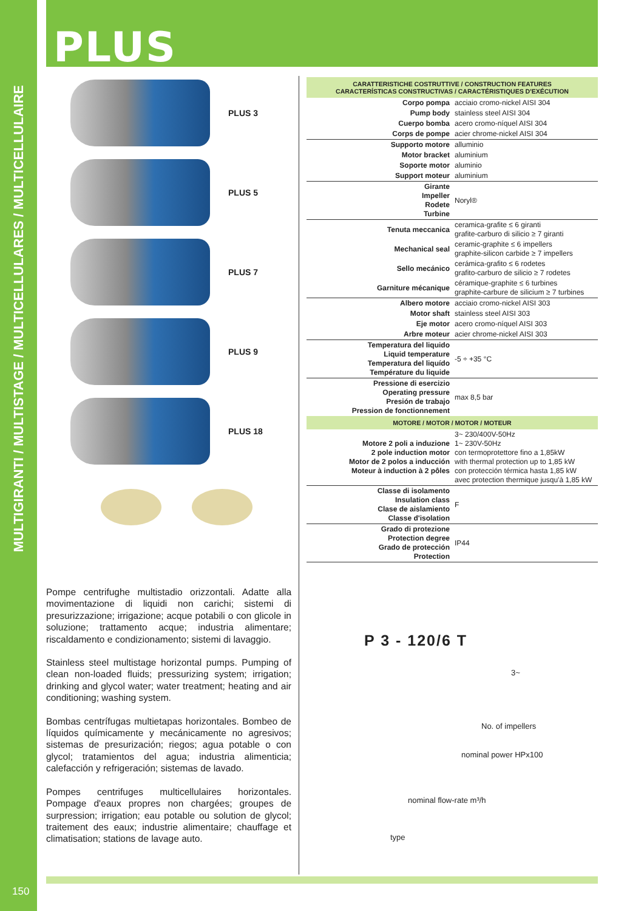MULTIGIRANTI / MULTISTAGE / MULTICELLULARES / MULTICELLULAIRE
150
PLUS
PLUS 3
PLUS 5
PLUS 7
PLUS 9
PLUS 18
Pompe centrifughe multistadio orizzontali. Adatte alla movimentazione di liquidi non carichi; sistemi di presurizzazione; irrigazione; acque potabili o con glicole in soluzione; trattamento acque; industria alimentare; riscaldamento e condizionamento; sistemi di lavaggio.
Stainless steel multistage horizontal pumps. Pumping of clean non-loaded fluids; pressurizing system; irrigation; drinking and glycol water; water treatment; heating and air conditioning; washing system.
Bombas centrífugas multietapas horizontales. Bombeo de líquidos químicamente y mecánicamente no agresivos; sistemas de presurización; riegos; agua potable o con glycol; tratamientos del agua; industria alimenticia; calefacción y refrigeración; sistemas de lavado.
Pompes centrifuges multicellulaires horizontales. Pompage d'eaux propres non chargées; groupes de surpression; irrigation; eau potable ou solution de glycol; traitement des eaux; industrie alimentaire; chauffage et climatisation; stations de lavage auto.
| CARATTERISTICHE COSTRUTTIVE / CONSTRUCTION FEATURES CARACTERÍSTICAS CONSTRUCTIVAS / CARACTÉRISTIQUES D'EXÉCUTION | |
| --- | --- |
| Corpo pompa | acciaio cromo-nickel AISI 304 |
| Pump body | stainless steel AISI 304 |
| Cuerpo bomba | acero cromo-níquel AISI 304 |
| Corps de pompe | acier chrome-nickel AISI 304 |
| Supporto motore | alluminio |
| Motor bracket | aluminium |
| Soporte motor | aluminio |
| Support moteur | aluminium |
| Girante Impeller Rodete Turbine | Noryl® |
| Tenuta meccanica | ceramica-grafite ≤ 6 giranti grafite-carburo di silicio ≥ 7 giranti |
| Mechanical seal | ceramic-graphite ≤ 6 impellers graphite-silicon carbide ≥ 7 impellers |
| Sello mecánico | cerámica-grafito ≤ 6 rodetes grafito-carburo de silicio ≥ 7 rodetes |
| Garniture mécanique | céramique-graphite ≤ 6 turbines graphite-carbure de silicium ≥ 7 turbines |
| Albero motore | acciaio cromo-nickel AISI 303 |
| Motor shaft | stainless steel AISI 303 |
| Eje motor | acero cromo-níquel AISI 303 |
| Arbre moteur | acier chrome-nickel AISI 303 |
| Temperatura del liquido Liquid temperature Temperatura del liquído Température du liquide | -5 ÷ +35 °C |
| Pressione di esercizio Operating pressure Presión de trabajo Pression de fonctionnement | max 8,5 bar |
| MOTORE / MOTOR / MOTOR / MOTEUR | |
| Motore 2 poli a induzione 2 pole induction motor Motor de 2 polos a inducción Moteur à induction à 2 pôles | 3~ 230/400V-50Hz 1~ 230V-50Hz con termoprotettore fino a 1,85kW with thermal protection up to 1,85 kW con protección térmica hasta 1,85 kW avec protection thermique jusqu'à 1,85 kW |
| Classe di isolamento Insulation class Clase de aislamiento Classe d'isolation | F |
| Grado di protezione Protection degree Grado de protección Protection | IP44 |
P 3 - 120/6 T
3~
No. of impellers
nominal power HPx100
nominal flow-rate m³/h
type